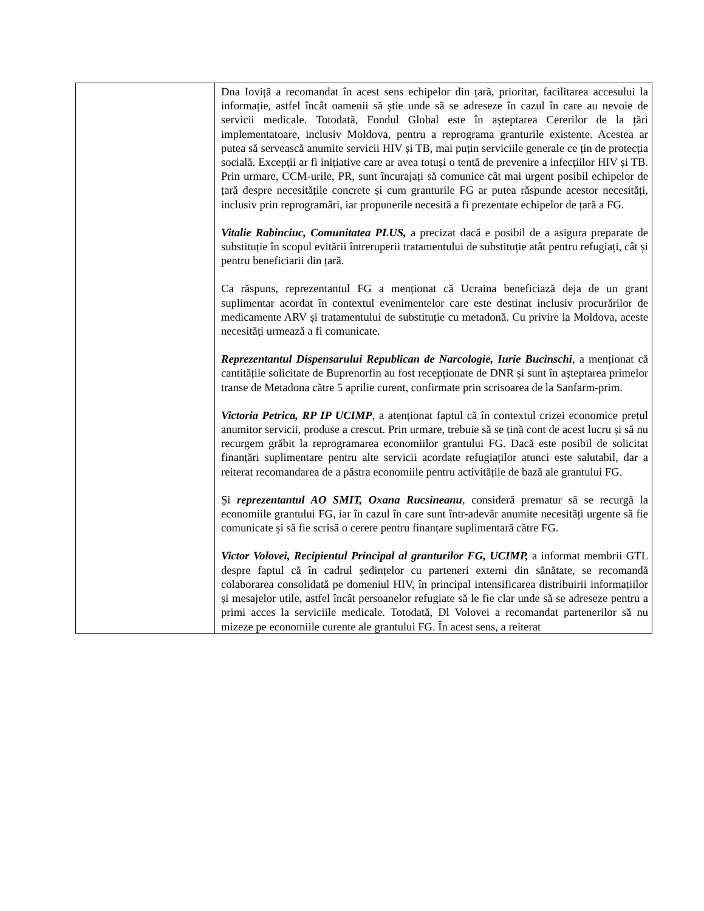| | Dna Ioviță a recomandat în acest sens echipelor din țară, prioritar, facilitarea accesului la informație, astfel încât oamenii să știe unde să se adreseze în cazul în care au nevoie de servicii medicale. Totodată, Fondul Global este în așteptarea Cererilor de la țări implementatoare, inclusiv Moldova, pentru a reprograma granturile existente. Acestea ar putea să servească anumite servicii HIV și TB, mai puțin serviciile generale ce țin de protecția socială. Excepții ar fi inițiative care ar avea totuși o tentă de prevenire a infecțiilor HIV și TB. Prin urmare, CCM-urile, PR, sunt încurajați să comunice cât mai urgent posibil echipelor de țară despre necesitățile concrete și cum granturile FG ar putea răspunde acestor necesități, inclusiv prin reprogramări, iar propunerile necesită a fi prezentate echipelor de țară a FG. Vitalie Rabinciuc, Comunitatea PLUS, a precizat dacă e posibil de a asigura preparate de substituție în scopul evitării întreruperii tratamentului de substituție atât pentru refugiați, cât și pentru beneficiarii din țară. Ca răspuns, reprezentantul FG a menționat că Ucraina beneficiază deja de un grant suplimentar acordat în contextul evenimentelor care este destinat inclusiv procurărilor de medicamente ARV și tratamentului de substituție cu metadonă. Cu privire la Moldova, aceste necesități urmează a fi comunicate. Reprezentantul Dispensarului Republican de Narcologie, Iurie Bucinschi , a menționat că cantitățile solicitate de Buprenorfin au fost recepționate de DNR și sunt în așteptarea primelor transe de Metadona către 5 aprilie curent, confirmate prin scrisoarea de la Sanfarm-prim. Victoria Petrica, RP IP UCIMP , a atenționat faptul că în contextul crizei economice prețul anumitor servicii, produse a crescut. Prin urmare, trebuie să se țină cont de acest lucru și să nu recurgem grăbit la reprogramarea economiilor grantului FG. Dacă este posibil de solicitat finanțări suplimentare pentru alte servicii acordate refugiaților atunci este salutabil, dar a reiterat recomandarea de a păstra economiile pentru activitățile de bază ale grantului FG. Și reprezentantul AO SMIT, Oxana Rucsineanu , consideră prematur să se recurgă la economiile grantului FG, iar în cazul în care sunt într-adevăr anumite necesități urgente să fie comunicate și să fie scrisă o cerere pentru finanțare suplimentară către FG. Victor Volovei, Recipientul Principal al granturilor FG, UCIMP, a informat membrii GTL despre faptul că în cadrul ședințelor cu parteneri externi din sănătate, se recomandă colaborarea consolidată pe domeniul HIV, în principal intensificarea distribuirii informațiilor și mesajelor utile, astfel încât persoanelor refugiate să le fie clar unde să se adreseze pentru a primi acces la serviciile medicale. Totodată, Dl Volovei a recomandat partenerilor să nu mizeze pe economiile curente ale grantului FG. În acest sens, a reiterat |